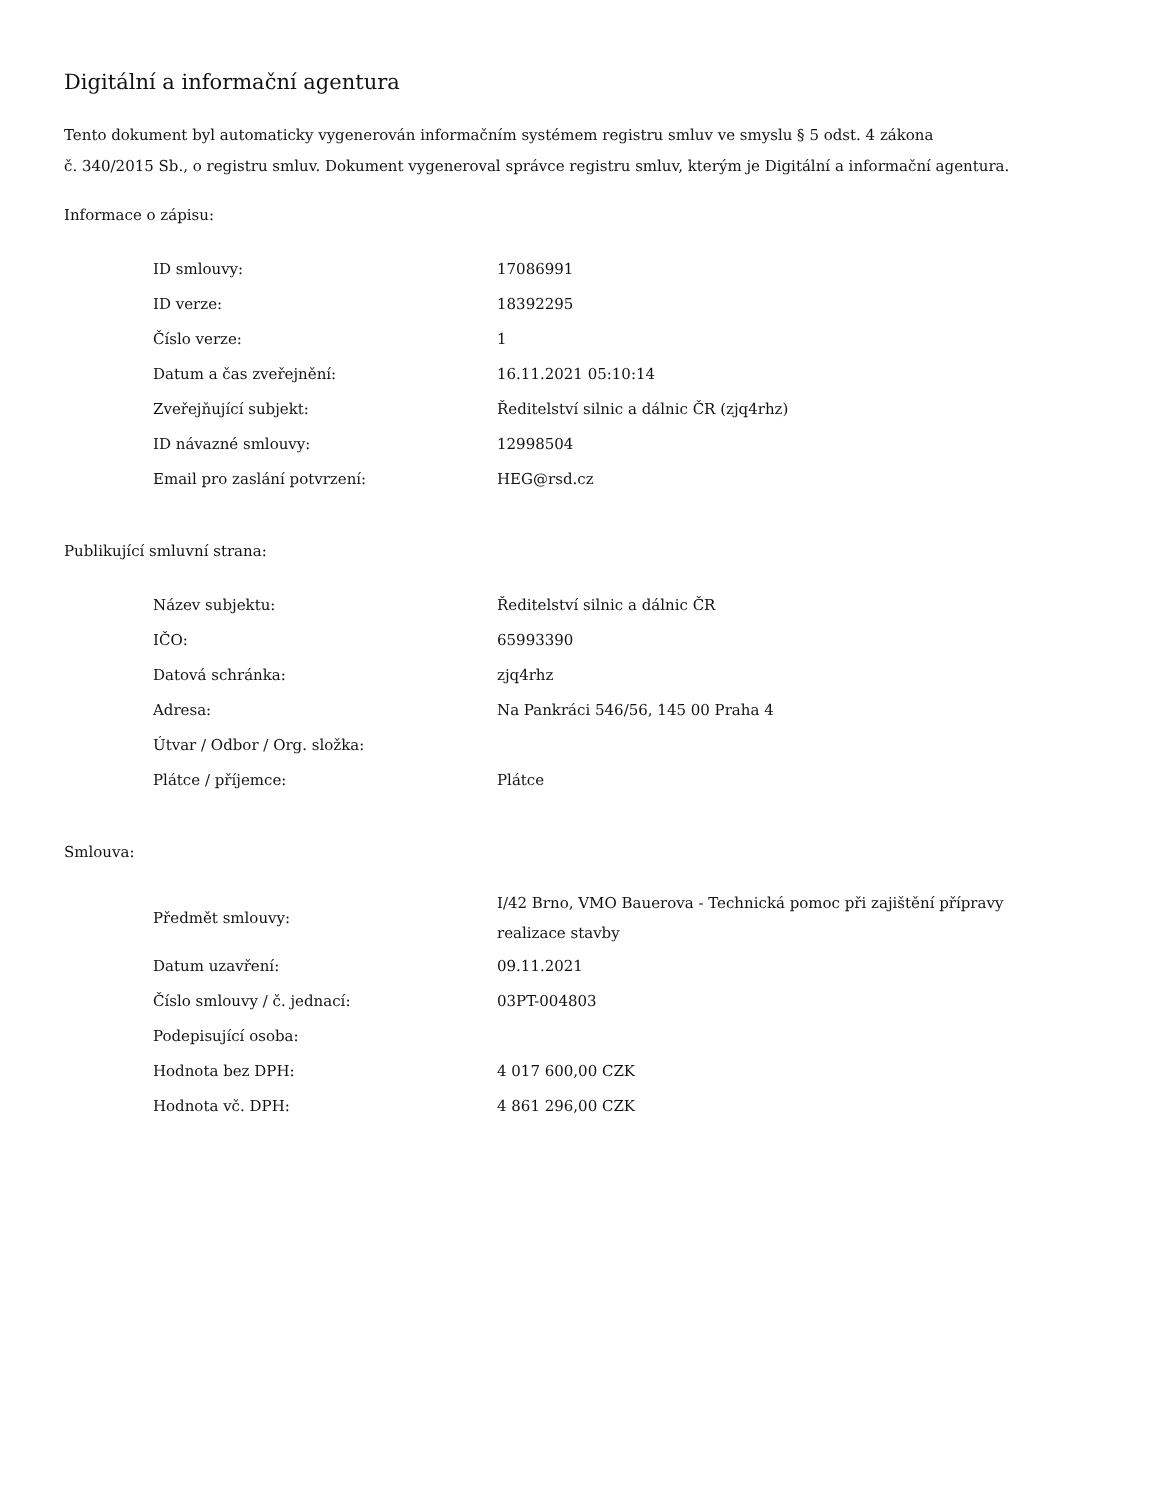Digitální a informační agentura
Tento dokument byl automaticky vygenerován informačním systémem registru smluv ve smyslu § 5 odst. 4 zákona
č. 340/2015 Sb., o registru smluv. Dokument vygeneroval správce registru smluv, kterým je Digitální a informační agentura.
Informace o zápisu:
| ID smlouvy: | 17086991 |
| ID verze: | 18392295 |
| Číslo verze: | 1 |
| Datum a čas zveřejnění: | 16.11.2021 05:10:14 |
| Zveřejňující subjekt: | Ředitelství silnic a dálnic ČR (zjq4rhz) |
| ID návazné smlouvy: | 12998504 |
| Email pro zaslání potvrzení: | HEG@rsd.cz |
Publikující smluvní strana:
| Název subjektu: | Ředitelství silnic a dálnic ČR |
| IČO: | 65993390 |
| Datová schránka: | zjq4rhz |
| Adresa: | Na Pankráci 546/56, 145 00 Praha 4 |
| Útvar / Odbor / Org. složka: | |
| Plátce / příjemce: | Plátce |
Smlouva:
| Předmět smlouvy: | I/42 Brno, VMO Bauerova - Technická pomoc při zajištění přípravy realizace stavby |
| Datum uzavření: | 09.11.2021 |
| Číslo smlouvy / č. jednací: | 03PT-004803 |
| Podepisující osoba: | |
| Hodnota bez DPH: | 4 017 600,00 CZK |
| Hodnota vč. DPH: | 4 861 296,00 CZK |